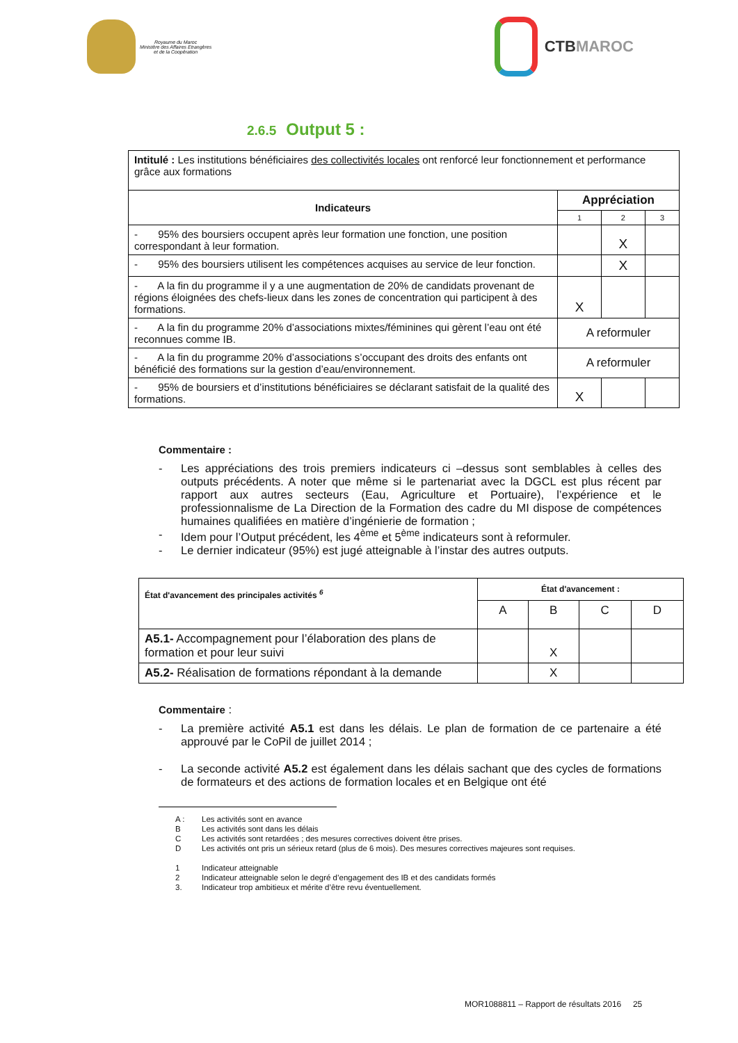Royaume du Maroc
Ministère des Affaires Etrangères
et de la Coopération
CTB MAROC
2.6.5 Output 5 :
| Intitulé : Les institutions bénéficiaires des collectivités locales ont renforcé leur fonctionnement et performance grâce aux formations | | | |
| Indicateurs | Appréciation | | |
| | 1 | 2 | 3 |
| - 95% des boursiers occupent après leur formation une fonction, une position correspondant à leur formation. | | X | |
| - 95% des boursiers utilisent les compétences acquises au service de leur fonction. | | X | |
| - A la fin du programme il y a une augmentation de 20% de candidats provenant de régions éloignées des chefs-lieux dans les zones de concentration qui participent à des formations. | X | | |
| - A la fin du programme 20% d’associations mixtes/féminines qui gèrent l’eau ont été reconnues comme IB. | A reformuler | | |
| - A la fin du programme 20% d’associations s’occupant des droits des enfants ont bénéficié des formations sur la gestion d’eau/environnement. | A reformuler | | |
| - 95% de boursiers et d’institutions bénéficiaires se déclarant satisfait de la qualité des formations. | X | | |
Commentaire :
- Les appréciations des trois premiers indicateurs ci –dessus sont semblables à celles des outputs précédents. A noter que même si le partenariat avec la DGCL est plus récent par rapport aux autres secteurs (Eau, Agriculture et Portuaire), l’expérience et le professionnalisme de La Direction de la Formation des cadre du MI dispose de compétences humaines qualifiées en matière d’ingénierie de formation ;
- Idem pour l’Output précédent, les 4<sup>ème</sup> et 5<sup>ème</sup> indicateurs sont à reformuler.
- Le dernier indicateur (95%) est jugé atteignable à l’instar des autres outputs.
| État d'avancement des principales activités <sup>6</sup> | État d'avancement : | | | |
| | A | B | C | D |
| A5.1- Accompagnement pour l’élaboration des plans de formation et pour leur suivi | | X | | |
| A5.2- Réalisation de formations répondant à la demande | | X | | |
Commentaire :
- La première activité A5.1 est dans les délais. Le plan de formation de ce partenaire a été approuvé par le CoPil de juillet 2014 ;
- La seconde activité A5.2 est également dans les délais sachant que des cycles de formations de formateurs et des actions de formation locales et en Belgique ont été
A : Les activités sont en avance
B Les activités sont dans les délais
C Les activités sont retardées ; des mesures correctives doivent être prises.
D Les activités ont pris un sérieux retard (plus de 6 mois). Des mesures correctives majeures sont requises.
1 Indicateur atteignable
2 Indicateur atteignable selon le degré d’engagement des IB et des candidats formés
3. Indicateur trop ambitieux et mérite d’être revu éventuellement.
MOR1088811 – Rapport de résultats 2016 25